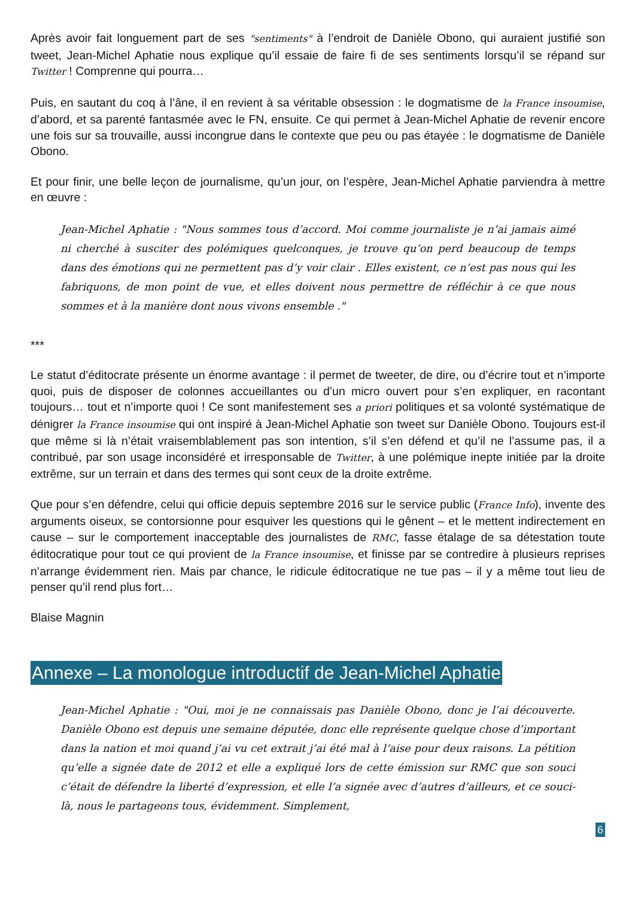Après avoir fait longuement part de ses "sentiments" à l’endroit de Danièle Obono, qui auraient justifié son tweet, Jean-Michel Aphatie nous explique qu’il essaie de faire fi de ses sentiments lorsqu’il se répand sur Twitter ! Comprenne qui pourra…
Puis, en sautant du coq à l’âne, il en revient à sa véritable obsession : le dogmatisme de la France insoumise, d’abord, et sa parenté fantasmée avec le FN, ensuite. Ce qui permet à Jean-Michel Aphatie de revenir encore une fois sur sa trouvaille, aussi incongrue dans le contexte que peu ou pas étayée : le dogmatisme de Danièle Obono.
Et pour finir, une belle leçon de journalisme, qu’un jour, on l’espère, Jean-Michel Aphatie parviendra à mettre en œuvre :
Jean-Michel Aphatie : "Nous sommes tous d’accord. Moi comme journaliste je n’ai jamais aimé ni cherché à susciter des polémiques quelconques, je trouve qu’on perd beaucoup de temps dans des émotions qui ne permettent pas d’y voir clair . Elles existent, ce n’est pas nous qui les fabriquons, de mon point de vue, et elles doivent nous permettre de réfléchir à ce que nous sommes et à la manière dont nous vivons ensemble ."
***
Le statut d’éditocrate présente un énorme avantage : il permet de tweeter, de dire, ou d’écrire tout et n’importe quoi, puis de disposer de colonnes accueillantes ou d’un micro ouvert pour s’en expliquer, en racontant toujours… tout et n’importe quoi ! Ce sont manifestement ses a priori politiques et sa volonté systématique de dénigrer la France insoumise qui ont inspiré à Jean-Michel Aphatie son tweet sur Danièle Obono. Toujours est-il que même si là n’était vraisemblablement pas son intention, s’il s’en défend et qu’il ne l’assume pas, il a contribué, par son usage inconsidéré et irresponsable de Twitter, à une polémique inepte initiée par la droite extrême, sur un terrain et dans des termes qui sont ceux de la droite extrême.
Que pour s’en défendre, celui qui officie depuis septembre 2016 sur le service public (France Info), invente des arguments oiseux, se contorsionne pour esquiver les questions qui le gênent – et le mettent indirectement en cause – sur le comportement inacceptable des journalistes de RMC, fasse étalage de sa détestation toute éditocratique pour tout ce qui provient de la France insoumise, et finisse par se contredire à plusieurs reprises n’arrange évidemment rien. Mais par chance, le ridicule éditocratique ne tue pas – il y a même tout lieu de penser qu’il rend plus fort…
Blaise Magnin
Annexe – La monologue introductif de Jean-Michel Aphatie
Jean-Michel Aphatie : "Oui, moi je ne connaissais pas Danièle Obono, donc je l’ai découverte. Danièle Obono est depuis une semaine députée, donc elle représente quelque chose d’important dans la nation et moi quand j’ai vu cet extrait j’ai été mal à l’aise pour deux raisons. La pétition qu’elle a signée date de 2012 et elle a expliqué lors de cette émission sur RMC que son souci c’était de défendre la liberté d’expression, et elle l’a signée avec d’autres d’ailleurs, et ce souci-là, nous le partageons tous, évidemment. Simplement,
6